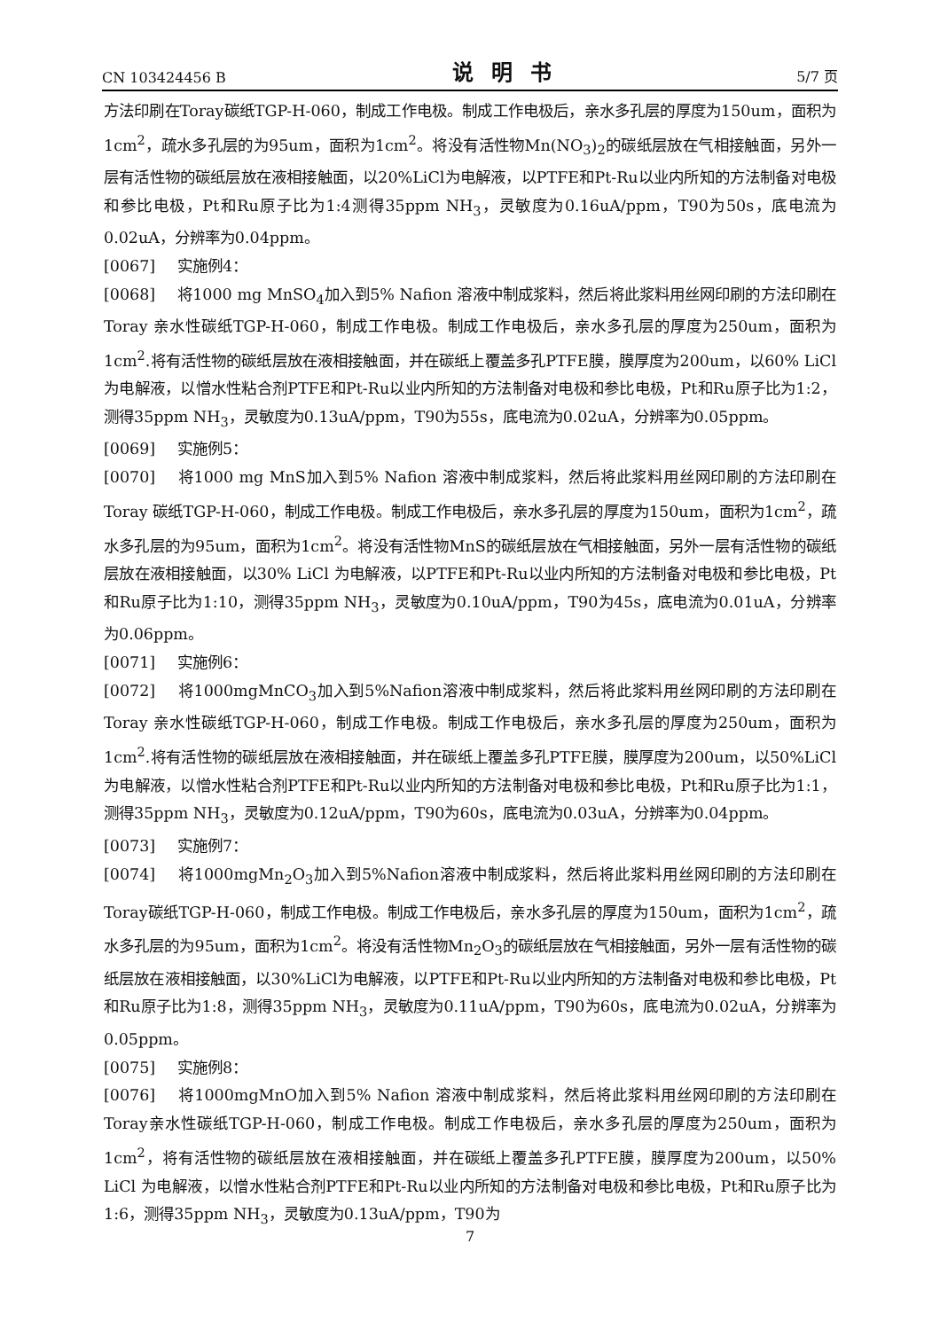CN 103424456 B 说明书 5/7 页
方法印刷在Toray碳纸TGP-H-060，制成工作电极。制成工作电极后，亲水多孔层的厚度为150um，面积为1cm<sup>2</sup>，疏水多孔层的为95um，面积为1cm<sup>2</sup>。将没有活性物Mn(NO<sub>3</sub>)<sub>2</sub>的碳纸层放在气相接触面，另外一层有活性物的碳纸层放在液相接触面，以20%LiCl为电解液，以PTFE和Pt-Ru以业内所知的方法制备对电极和参比电极，Pt和Ru原子比为1:4测得35ppm NH<sub>3</sub>，灵敏度为0.16uA/ppm，T90为50s，底电流为0.02uA，分辨率为0.04ppm。
[0067] 实施例4：
[0068] 将1000 mg MnSO<sub>4</sub>加入到5% Nafion 溶液中制成浆料，然后将此浆料用丝网印刷的方法印刷在Toray 亲水性碳纸TGP-H-060，制成工作电极。制成工作电极后，亲水多孔层的厚度为250um，面积为1cm<sup>2</sup>.将有活性物的碳纸层放在液相接触面，并在碳纸上覆盖多孔PTFE膜，膜厚度为200um，以60% LiCl 为电解液，以憎水性粘合剂PTFE和Pt-Ru以业内所知的方法制备对电极和参比电极，Pt和Ru原子比为1:2，测得35ppm NH<sub>3</sub>，灵敏度为0.13uA/ppm，T90为55s，底电流为0.02uA，分辨率为0.05ppm。
[0069] 实施例5：
[0070] 将1000 mg MnS加入到5% Nafion 溶液中制成浆料，然后将此浆料用丝网印刷的方法印刷在Toray 碳纸TGP-H-060，制成工作电极。制成工作电极后，亲水多孔层的厚度为150um，面积为1cm<sup>2</sup>，疏水多孔层的为95um，面积为1cm<sup>2</sup>。将没有活性物MnS的碳纸层放在气相接触面，另外一层有活性物的碳纸层放在液相接触面，以30% LiCl 为电解液，以PTFE和Pt-Ru以业内所知的方法制备对电极和参比电极，Pt和Ru原子比为1:10，测得35ppm NH<sub>3</sub>，灵敏度为0.10uA/ppm，T90为45s，底电流为0.01uA，分辨率为0.06ppm。
[0071] 实施例6：
[0072] 将1000mgMnCO<sub>3</sub>加入到5%Nafion溶液中制成浆料，然后将此浆料用丝网印刷的方法印刷在Toray 亲水性碳纸TGP-H-060，制成工作电极。制成工作电极后，亲水多孔层的厚度为250um，面积为1cm<sup>2</sup>.将有活性物的碳纸层放在液相接触面，并在碳纸上覆盖多孔PTFE膜，膜厚度为200um，以50%LiCl为电解液，以憎水性粘合剂PTFE和Pt-Ru以业内所知的方法制备对电极和参比电极，Pt和Ru原子比为1:1，测得35ppm NH<sub>3</sub>，灵敏度为0.12uA/ppm，T90为60s，底电流为0.03uA，分辨率为0.04ppm。
[0073] 实施例7：
[0074] 将1000mgMn<sub>2</sub>O<sub>3</sub>加入到5%Nafion溶液中制成浆料，然后将此浆料用丝网印刷的方法印刷在Toray碳纸TGP-H-060，制成工作电极。制成工作电极后，亲水多孔层的厚度为150um，面积为1cm<sup>2</sup>，疏水多孔层的为95um，面积为1cm<sup>2</sup>。将没有活性物Mn<sub>2</sub>O<sub>3</sub>的碳纸层放在气相接触面，另外一层有活性物的碳纸层放在液相接触面，以30%LiCl为电解液，以PTFE和Pt-Ru以业内所知的方法制备对电极和参比电极，Pt和Ru原子比为1:8，测得35ppm NH<sub>3</sub>，灵敏度为0.11uA/ppm，T90为60s，底电流为0.02uA，分辨率为0.05ppm。
[0075] 实施例8：
[0076] 将1000mgMnO加入到5% Nafion 溶液中制成浆料，然后将此浆料用丝网印刷的方法印刷在Toray亲水性碳纸TGP-H-060，制成工作电极。制成工作电极后，亲水多孔层的厚度为250um，面积为1cm<sup>2</sup>，将有活性物的碳纸层放在液相接触面，并在碳纸上覆盖多孔PTFE膜，膜厚度为200um，以50% LiCl 为电解液，以憎水性粘合剂PTFE和Pt-Ru以业内所知的方法制备对电极和参比电极，Pt和Ru原子比为1:6，测得35ppm NH<sub>3</sub>，灵敏度为0.13uA/ppm，T90为
7